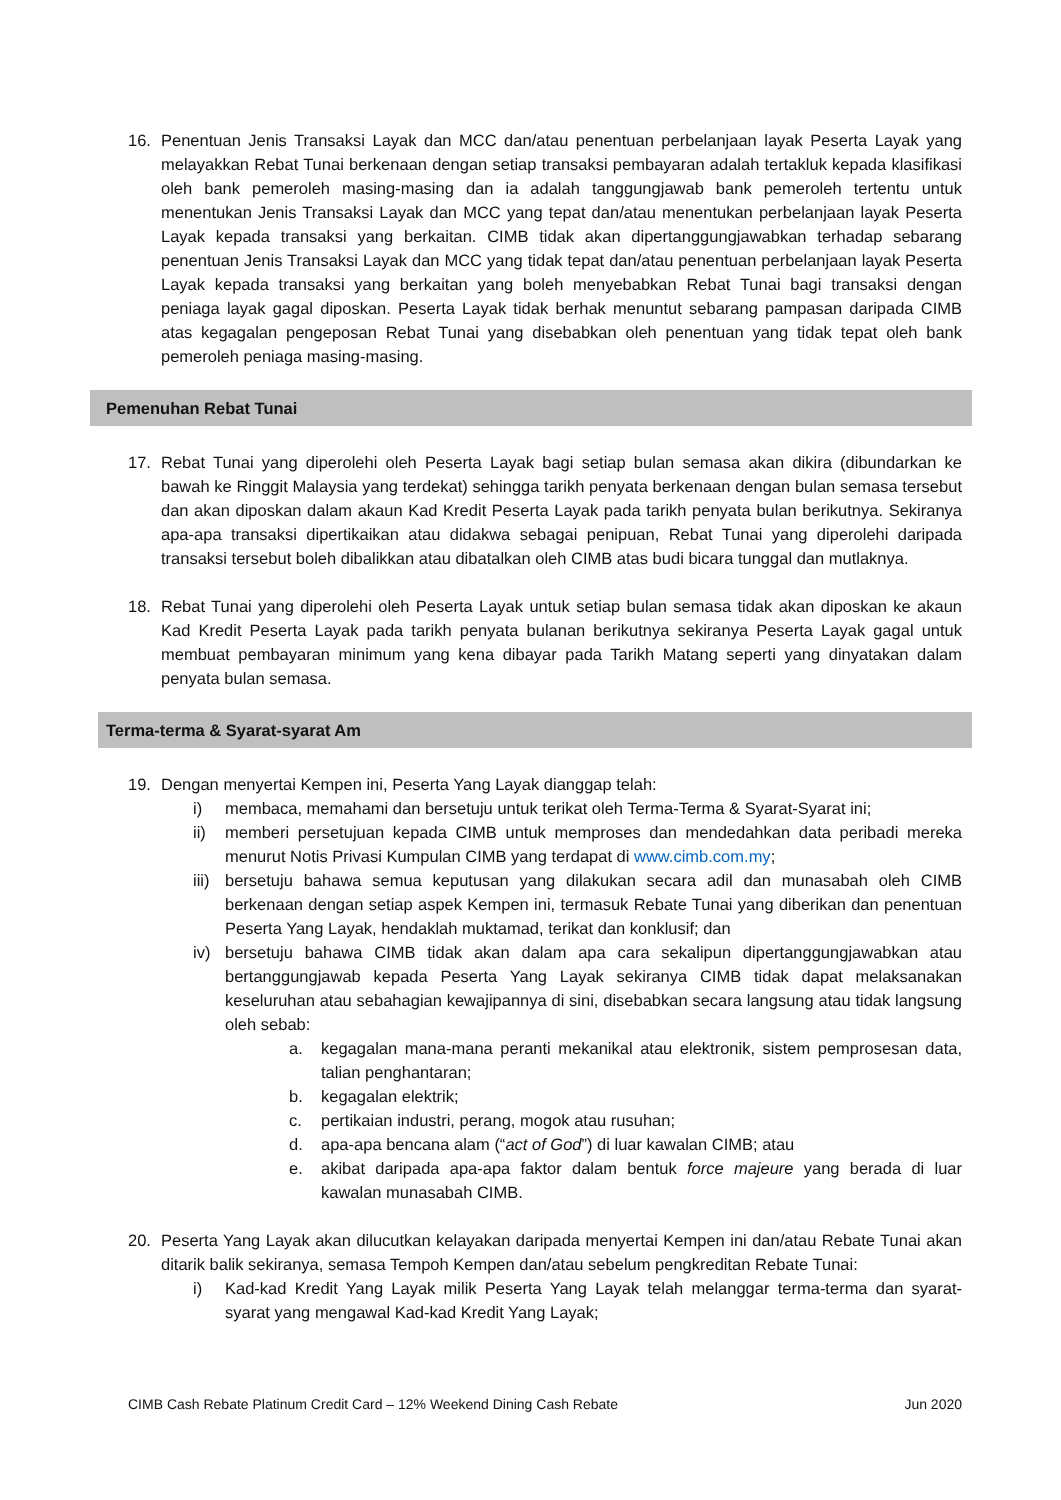16. Penentuan Jenis Transaksi Layak dan MCC dan/atau penentuan perbelanjaan layak Peserta Layak yang melayakkan Rebat Tunai berkenaan dengan setiap transaksi pembayaran adalah tertakluk kepada klasifikasi oleh bank pemeroleh masing-masing dan ia adalah tanggungjawab bank pemeroleh tertentu untuk menentukan Jenis Transaksi Layak dan MCC yang tepat dan/atau menentukan perbelanjaan layak Peserta Layak kepada transaksi yang berkaitan. CIMB tidak akan dipertanggungjawabkan terhadap sebarang penentuan Jenis Transaksi Layak dan MCC yang tidak tepat dan/atau penentuan perbelanjaan layak Peserta Layak kepada transaksi yang berkaitan yang boleh menyebabkan Rebat Tunai bagi transaksi dengan peniaga layak gagal diposkan. Peserta Layak tidak berhak menuntut sebarang pampasan daripada CIMB atas kegagalan pengeposan Rebat Tunai yang disebabkan oleh penentuan yang tidak tepat oleh bank pemeroleh peniaga masing-masing.
Pemenuhan Rebat Tunai
17. Rebat Tunai yang diperolehi oleh Peserta Layak bagi setiap bulan semasa akan dikira (dibundarkan ke bawah ke Ringgit Malaysia yang terdekat) sehingga tarikh penyata berkenaan dengan bulan semasa tersebut dan akan diposkan dalam akaun Kad Kredit Peserta Layak pada tarikh penyata bulan berikutnya. Sekiranya apa-apa transaksi dipertikaikan atau didakwa sebagai penipuan, Rebat Tunai yang diperolehi daripada transaksi tersebut boleh dibalikkan atau dibatalkan oleh CIMB atas budi bicara tunggal dan mutlaknya.
18. Rebat Tunai yang diperolehi oleh Peserta Layak untuk setiap bulan semasa tidak akan diposkan ke akaun Kad Kredit Peserta Layak pada tarikh penyata bulanan berikutnya sekiranya Peserta Layak gagal untuk membuat pembayaran minimum yang kena dibayar pada Tarikh Matang seperti yang dinyatakan dalam penyata bulan semasa.
Terma-terma & Syarat-syarat Am
19. Dengan menyertai Kempen ini, Peserta Yang Layak dianggap telah:
i) membaca, memahami dan bersetuju untuk terikat oleh Terma-Terma & Syarat-Syarat ini;
ii) memberi persetujuan kepada CIMB untuk memproses dan mendedahkan data peribadi mereka menurut Notis Privasi Kumpulan CIMB yang terdapat di www.cimb.com.my;
iii)
bersetuju bahawa semua keputusan yang dilakukan secara adil dan munasabah oleh CIMB berkenaan dengan setiap aspek Kempen ini, termasuk Rebate Tunai yang diberikan dan penentuan Peserta Yang Layak, hendaklah muktamad, terikat dan konklusif; dan
iv) bersetuju bahawa CIMB tidak akan dalam apa cara sekalipun dipertanggungjawabkan atau bertanggungjawab kepada Peserta Yang Layak sekiranya CIMB tidak dapat melaksanakan keseluruhan atau sebahagian kewajipannya di sini, disebabkan secara langsung atau tidak langsung oleh sebab:
a. kegagalan mana-mana peranti mekanikal atau elektronik, sistem pemprosesan data, talian penghantaran;
b. kegagalan elektrik;
c. pertikaian industri, perang, mogok atau rusuhan;
d. apa-apa bencana alam (“act of God”) di luar kawalan CIMB; atau
e. akibat daripada apa-apa faktor dalam bentuk force majeure yang berada di luar kawalan munasabah CIMB.
20. Peserta Yang Layak akan dilucutkan kelayakan daripada menyertai Kempen ini dan/atau Rebate Tunai akan ditarik balik sekiranya, semasa Tempoh Kempen dan/atau sebelum pengkreditan Rebate Tunai:
i) Kad-kad Kredit Yang Layak milik Peserta Yang Layak telah melanggar terma-terma dan syarat-syarat yang mengawal Kad-kad Kredit Yang Layak;
CIMB Cash Rebate Platinum Credit Card – 12% Weekend Dining Cash Rebate Jun 2020